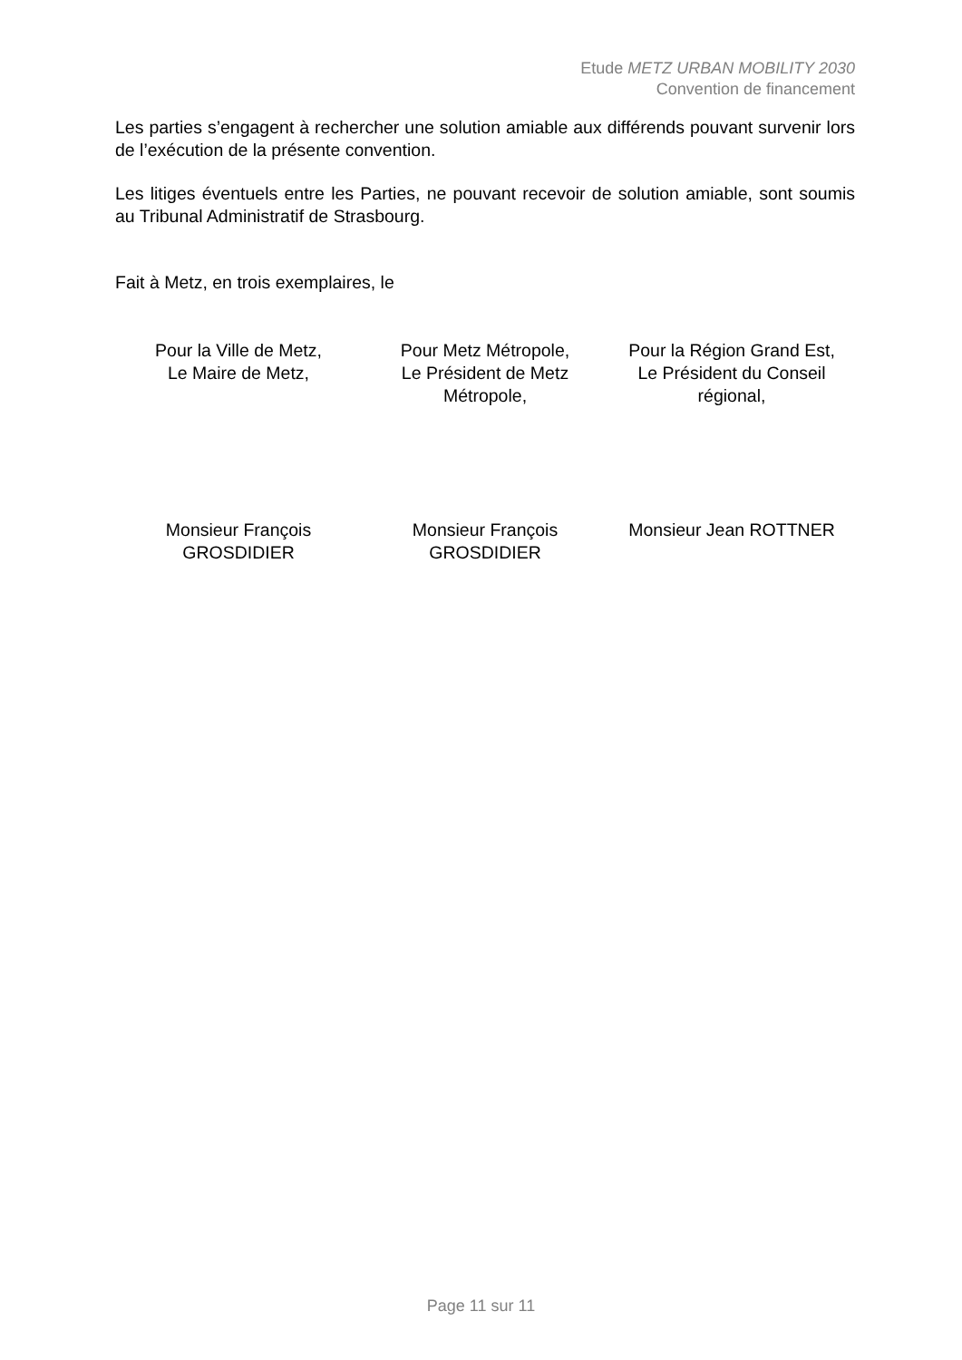Etude METZ URBAN MOBILITY 2030
Convention de financement
Les parties s’engagent à rechercher une solution amiable aux différends pouvant survenir lors de l’exécution de la présente convention.
Les litiges éventuels entre les Parties, ne pouvant recevoir de solution amiable, sont soumis au Tribunal Administratif de Strasbourg.
Fait à Metz, en trois exemplaires, le
Pour la Ville de Metz,
Le Maire de Metz,
Pour Metz Métropole,
Le Président de Metz
Métropole,
Pour la Région Grand Est,
Le Président du Conseil
régional,
Monsieur François
GROSDIDIER
Monsieur François
GROSDIDIER
Monsieur Jean ROTTNER
Page 11 sur 11